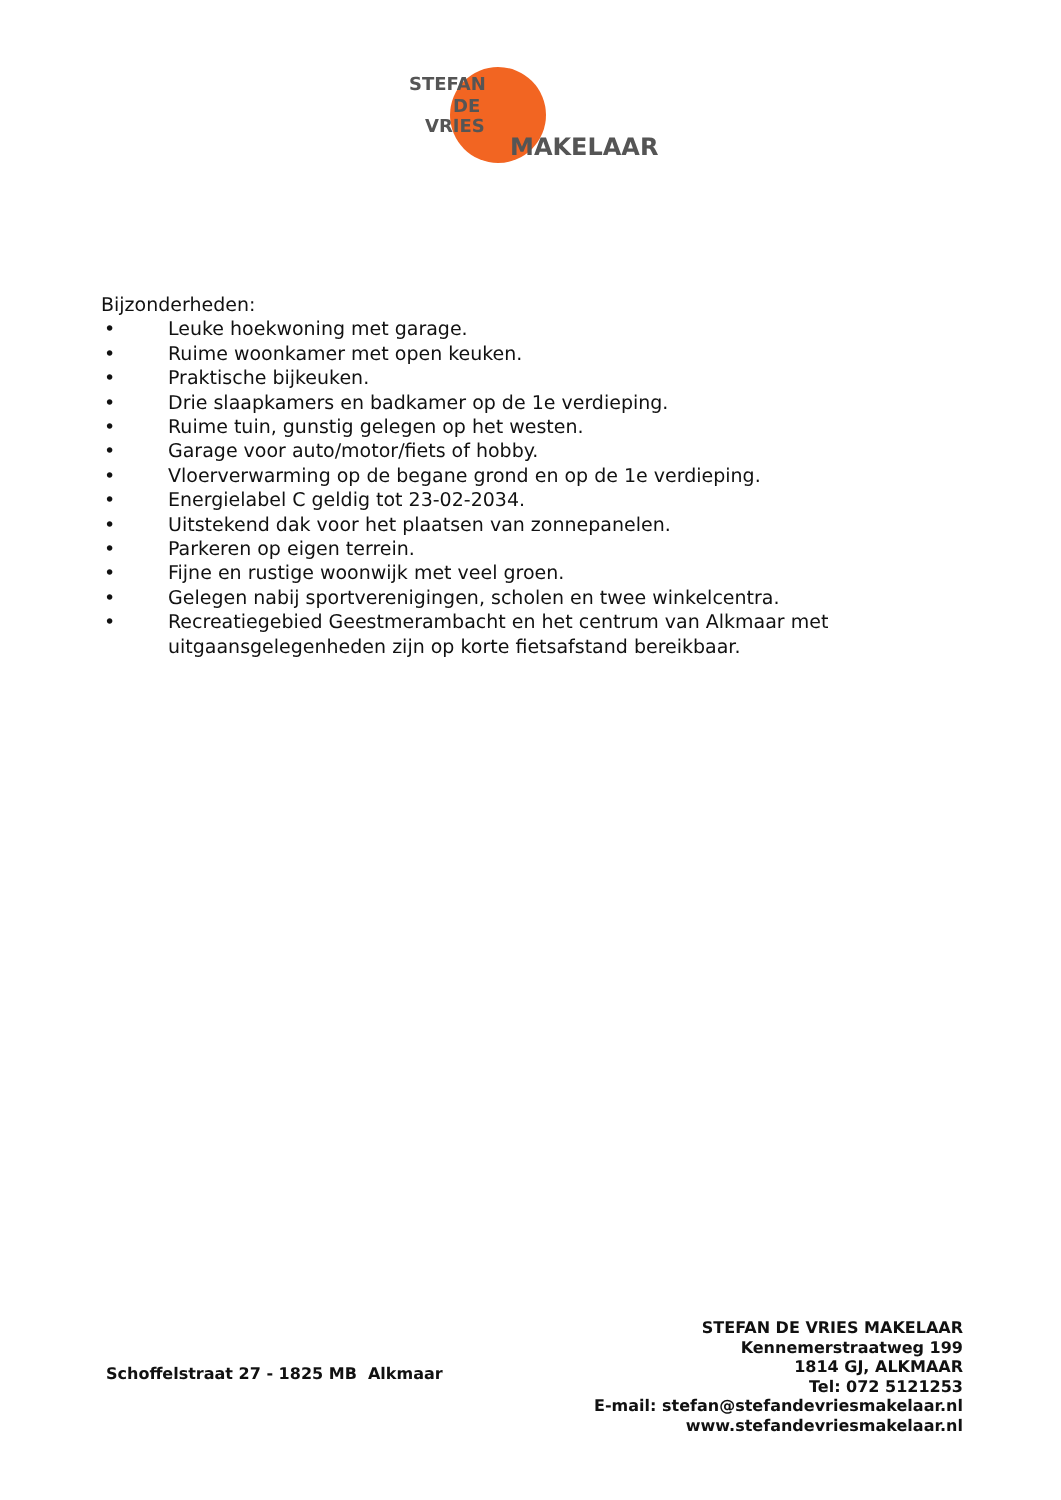STEFAN
DE
VRIES
MAKELAAR
Bijzonderheden:
• Leuke hoekwoning met garage.
• Ruime woonkamer met open keuken.
• Praktische bijkeuken.
• Drie slaapkamers en badkamer op de 1e verdieping.
• Ruime tuin, gunstig gelegen op het westen.
• Garage voor auto/motor/fiets of hobby.
• Vloerverwarming op de begane grond en op de 1e verdieping.
• Energielabel C geldig tot 23-02-2034.
• Uitstekend dak voor het plaatsen van zonnepanelen.
• Parkeren op eigen terrein.
• Fijne en rustige woonwijk met veel groen.
• Gelegen nabij sportverenigingen, scholen en twee winkelcentra.
• Recreatiegebied Geestmerambacht en het centrum van Alkmaar met
uitgaansgelegenheden zijn op korte fietsafstand bereikbaar.
Schoffelstraat 27 - 1825 MB Alkmaar
STEFAN DE VRIES MAKELAAR
Kennemerstraatweg 199
1814 GJ, ALKMAAR
Tel: 072 5121253
E-mail: stefan@stefandevriesmakelaar.nl
www.stefandevriesmakelaar.nl